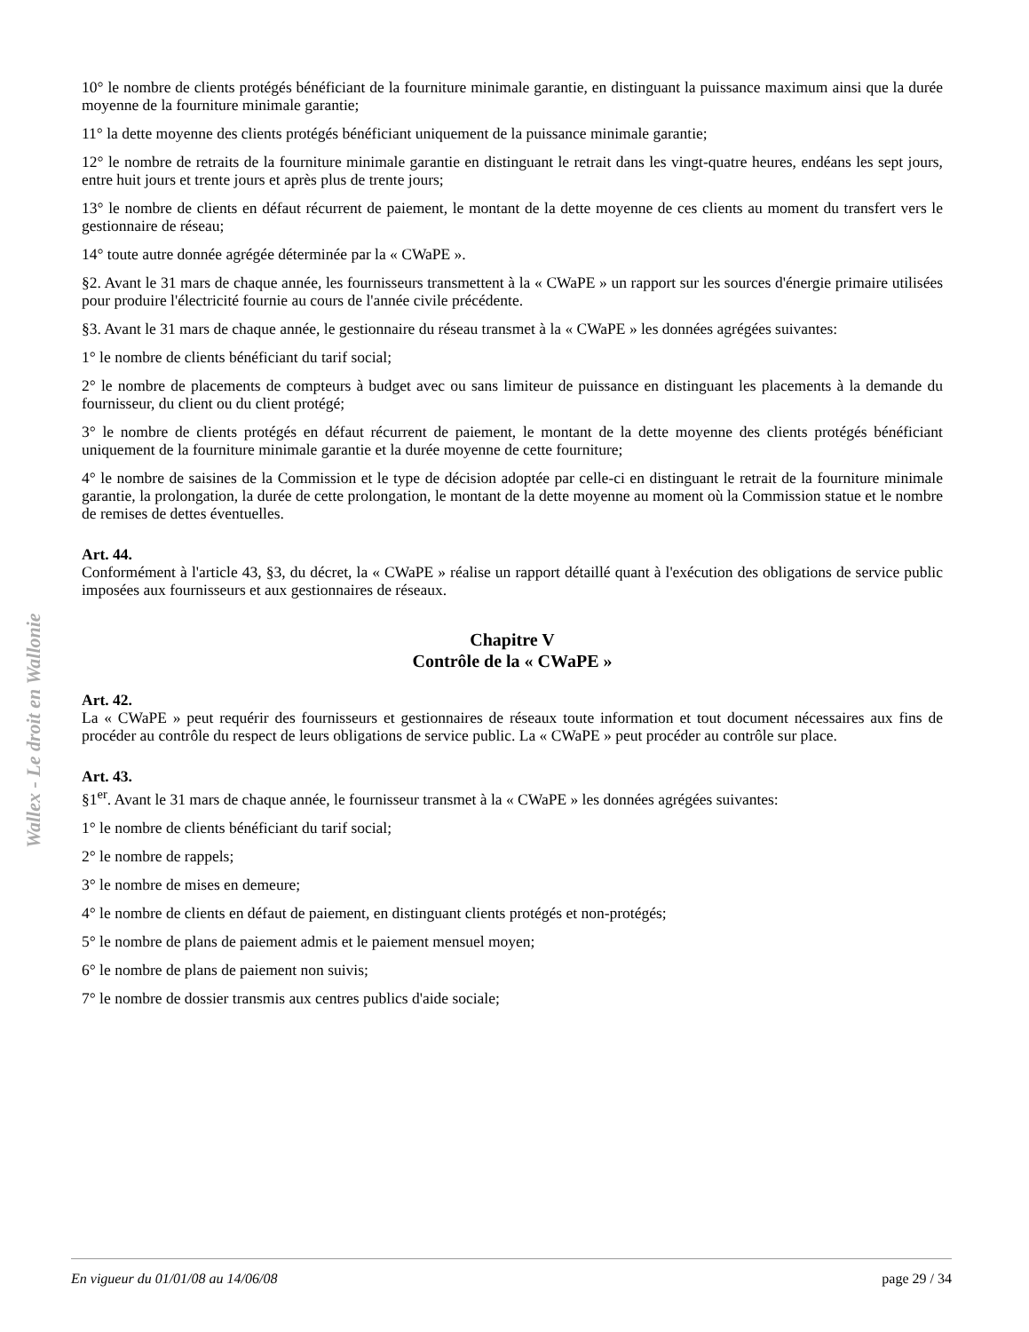Wallex - Le droit en Wallonie
10° le nombre de clients protégés bénéficiant de la fourniture minimale garantie, en distinguant la puissance maximum ainsi que la durée moyenne de la fourniture minimale garantie;
11° la dette moyenne des clients protégés bénéficiant uniquement de la puissance minimale garantie;
12° le nombre de retraits de la fourniture minimale garantie en distinguant le retrait dans les vingt-quatre heures, endéans les sept jours, entre huit jours et trente jours et après plus de trente jours;
13° le nombre de clients en défaut récurrent de paiement, le montant de la dette moyenne de ces clients au moment du transfert vers le gestionnaire de réseau;
14° toute autre donnée agrégée déterminée par la « CWaPE ».
§2. Avant le 31 mars de chaque année, les fournisseurs transmettent à la « CWaPE » un rapport sur les sources d'énergie primaire utilisées pour produire l'électricité fournie au cours de l'année civile précédente.
§3. Avant le 31 mars de chaque année, le gestionnaire du réseau transmet à la « CWaPE » les données agrégées suivantes:
1° le nombre de clients bénéficiant du tarif social;
2° le nombre de placements de compteurs à budget avec ou sans limiteur de puissance en distinguant les placements à la demande du fournisseur, du client ou du client protégé;
3° le nombre de clients protégés en défaut récurrent de paiement, le montant de la dette moyenne des clients protégés bénéficiant uniquement de la fourniture minimale garantie et la durée moyenne de cette fourniture;
4° le nombre de saisines de la Commission et le type de décision adoptée par celle-ci en distinguant le retrait de la fourniture minimale garantie, la prolongation, la durée de cette prolongation, le montant de la dette moyenne au moment où la Commission statue et le nombre de remises de dettes éventuelles.
Art. 44.
Conformément à l'article 43, §3, du décret, la « CWaPE » réalise un rapport détaillé quant à l'exécution des obligations de service public imposées aux fournisseurs et aux gestionnaires de réseaux.
Chapitre V
Contrôle de la « CWaPE »
Art. 42.
La « CWaPE » peut requérir des fournisseurs et gestionnaires de réseaux toute information et tout document nécessaires aux fins de procéder au contrôle du respect de leurs obligations de service public. La « CWaPE » peut procéder au contrôle sur place.
Art. 43.
§1<sup>er</sup>. Avant le 31 mars de chaque année, le fournisseur transmet à la « CWaPE » les données agrégées suivantes:
1° le nombre de clients bénéficiant du tarif social;
2° le nombre de rappels;
3° le nombre de mises en demeure;
4° le nombre de clients en défaut de paiement, en distinguant clients protégés et non-protégés;
5° le nombre de plans de paiement admis et le paiement mensuel moyen;
6° le nombre de plans de paiement non suivis;
7° le nombre de dossier transmis aux centres publics d'aide sociale;
En vigueur du 01/01/08 au 14/06/08 page 29 / 34